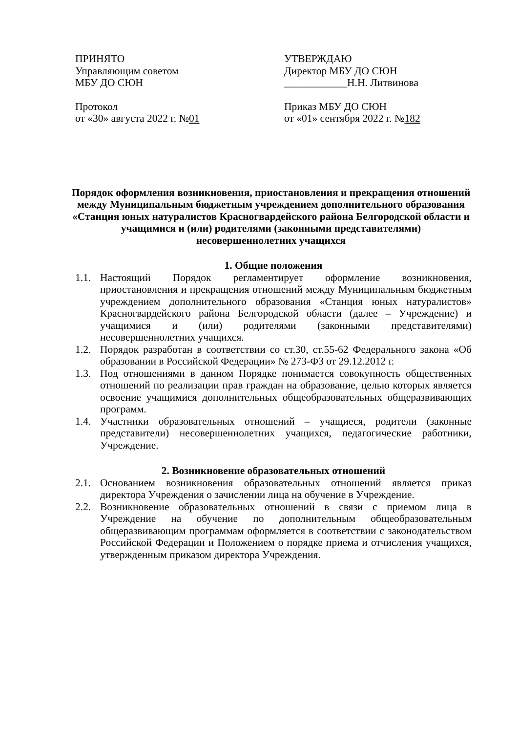ПРИНЯТО
Управляющим советом
МБУ ДО СЮН
Протокол
от «30» августа 2022 г. №01
УТВЕРЖДАЮ
Директор МБУ ДО СЮН
____________Н.Н. Литвинова
Приказ МБУ ДО СЮН
от «01» сентября 2022 г. №182
Порядок оформления возникновения, приостановления и прекращения отношений между Муниципальным бюджетным учреждением дополнительного образования «Станция юных натуралистов Красногвардейского района Белгородской области и учащимися и (или) родителями (законными представителями) несовершеннолетних учащихся
1. Общие положения
1.1. Настоящий Порядок регламентирует оформление возникновения, приостановления и прекращения отношений между Муниципальным бюджетным учреждением дополнительного образования «Станция юных натуралистов» Красногвардейского района Белгородской области (далее – Учреждение) и учащимися и (или) родителями (законными представителями) несовершеннолетних учащихся.
1.2. Порядок разработан в соответствии со ст.30, ст.55-62 Федерального закона «Об образовании в Российской Федерации» № 273-ФЗ от 29.12.2012 г.
1.3. Под отношениями в данном Порядке понимается совокупность общественных отношений по реализации прав граждан на образование, целью которых является освоение учащимися дополнительных общеобразовательных общеразвивающих программ.
1.4. Участники образовательных отношений – учащиеся, родители (законные представители) несовершеннолетних учащихся, педагогические работники, Учреждение.
2. Возникновение образовательных отношений
2.1. Основанием возникновения образовательных отношений является приказ директора Учреждения о зачислении лица на обучение в Учреждение.
2.2. Возникновение образовательных отношений в связи с приемом лица в Учреждение на обучение по дополнительным общеобразовательным общеразвивающим программам оформляется в соответствии с законодательством Российской Федерации и Положением о порядке приема и отчисления учащихся, утвержденным приказом директора Учреждения.